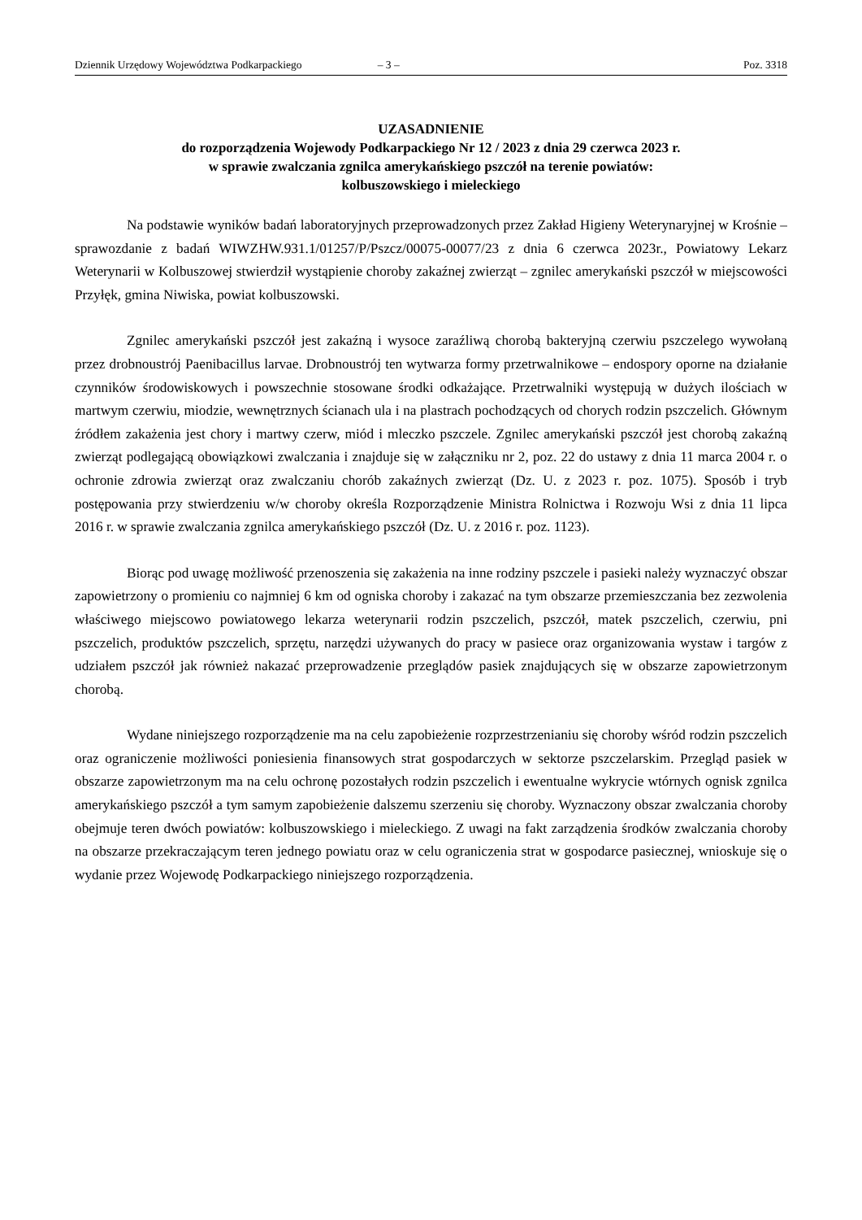Dziennik Urzędowy Województwa Podkarpackiego – 3 – Poz. 3318
UZASADNIENIE
do rozporządzenia Wojewody Podkarpackiego Nr 12 / 2023 z dnia 29 czerwca 2023 r.
w sprawie zwalczania zgnilca amerykańskiego pszczół na terenie powiatów:
kolbuszowskiego i mieleckiego
Na podstawie wyników badań laboratoryjnych przeprowadzonych przez Zakład Higieny Weterynaryjnej w Krośnie – sprawozdanie z badań WIWZHW.931.1/01257/P/Pszcz/00075-00077/23 z dnia 6 czerwca 2023r., Powiatowy Lekarz Weterynarii w Kolbuszowej stwierdził wystąpienie choroby zakaźnej zwierząt – zgnilec amerykański pszczół w miejscowości Przyłęk, gmina Niwiska, powiat kolbuszowski.
Zgnilec amerykański pszczół jest zakaźną i wysoce zaraźliwą chorobą bakteryjną czerwiu pszczelego wywołaną przez drobnoustrój Paenibacillus larvae. Drobnoustrój ten wytwarza formy przetrwalnikowe – endospory oporne na działanie czynników środowiskowych i powszechnie stosowane środki odkażające. Przetrwalniki występują w dużych ilościach w martwym czerwiu, miodzie, wewnętrznych ścianach ula i na plastrach pochodzących od chorych rodzin pszczelich. Głównym źródłem zakażenia jest chory i martwy czerw, miód i mleczko pszczele. Zgnilec amerykański pszczół jest chorobą zakaźną zwierząt podlegającą obowiązkowi zwalczania i znajduje się w załączniku nr 2, poz. 22 do ustawy z dnia 11 marca 2004 r. o ochronie zdrowia zwierząt oraz zwalczaniu chorób zakaźnych zwierząt (Dz. U. z 2023 r. poz. 1075). Sposób i tryb postępowania przy stwierdzeniu w/w choroby określa Rozporządzenie Ministra Rolnictwa i Rozwoju Wsi z dnia 11 lipca 2016 r. w sprawie zwalczania zgnilca amerykańskiego pszczół (Dz. U. z 2016 r. poz. 1123).
Biorąc pod uwagę możliwość przenoszenia się zakażenia na inne rodziny pszczele i pasieki należy wyznaczyć obszar zapowietrzony o promieniu co najmniej 6 km od ogniska choroby i zakazać na tym obszarze przemieszczania bez zezwolenia właściwego miejscowo powiatowego lekarza weterynarii rodzin pszczelich, pszczół, matek pszczelich, czerwiu, pni pszczelich, produktów pszczelich, sprzętu, narzędzi używanych do pracy w pasiece oraz organizowania wystaw i targów z udziałem pszczół jak również nakazać przeprowadzenie przeglądów pasiek znajdujących się w obszarze zapowietrzonym chorobą.
Wydane niniejszego rozporządzenie ma na celu zapobieżenie rozprzestrzenianiu się choroby wśród rodzin pszczelich oraz ograniczenie możliwości poniesienia finansowych strat gospodarczych w sektorze pszczelarskim. Przegląd pasiek w obszarze zapowietrzonym ma na celu ochronę pozostałych rodzin pszczelich i ewentualne wykrycie wtórnych ognisk zgnilca amerykańskiego pszczół a tym samym zapobieżenie dalszemu szerzeniu się choroby. Wyznaczony obszar zwalczania choroby obejmuje teren dwóch powiatów: kolbuszowskiego i mieleckiego. Z uwagi na fakt zarządzenia środków zwalczania choroby na obszarze przekraczającym teren jednego powiatu oraz w celu ograniczenia strat w gospodarce pasiecznej, wnioskuje się o wydanie przez Wojewodę Podkarpackiego niniejszego rozporządzenia.